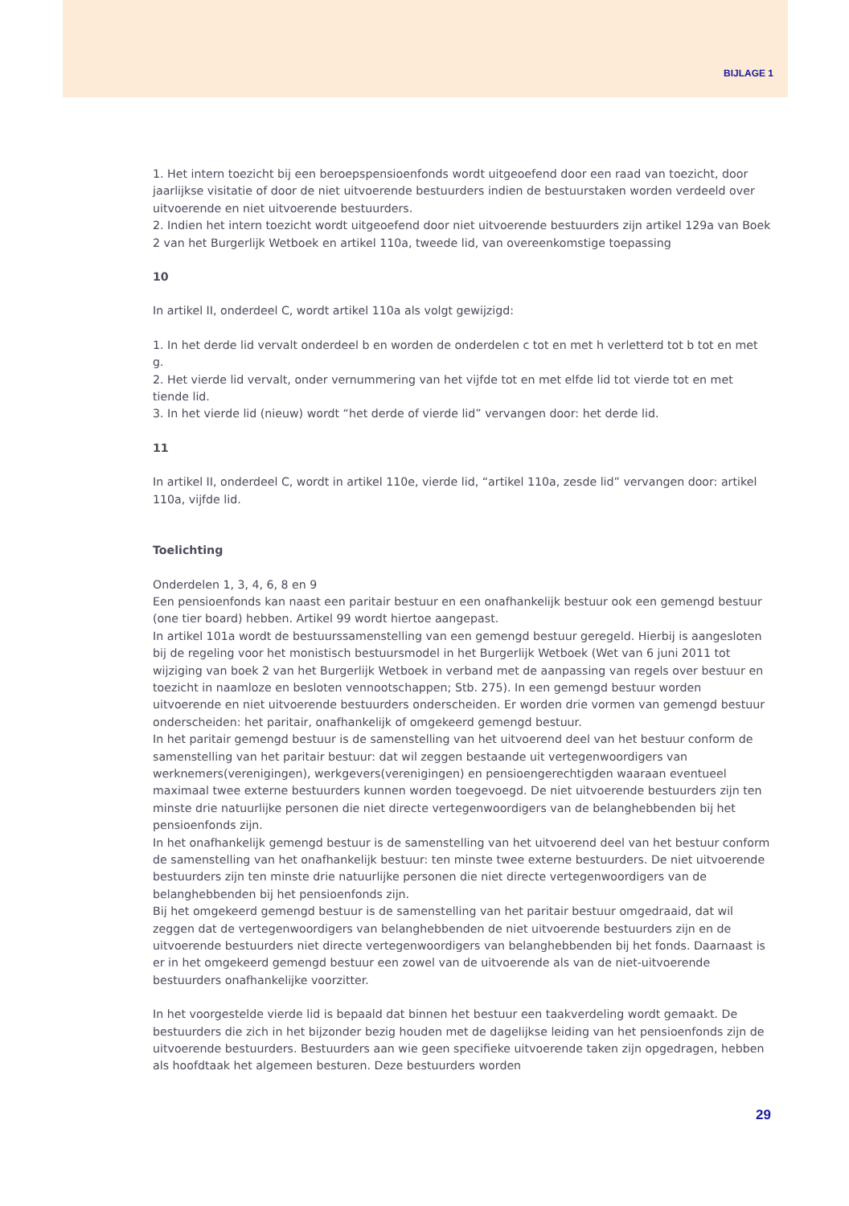BIJLAGE 1
1. Het intern toezicht bij een beroepspensioenfonds wordt uitgeoefend door een raad van toezicht, door jaarlijkse visitatie of door de niet uitvoerende bestuurders indien de bestuurstaken worden verdeeld over uitvoerende en niet uitvoerende bestuurders.
2. Indien het intern toezicht wordt uitgeoefend door niet uitvoerende bestuurders zijn artikel 129a van Boek 2 van het Burgerlijk Wetboek en artikel 110a, tweede lid, van overeenkomstige toepassing
10
In artikel II, onderdeel C, wordt artikel 110a als volgt gewijzigd:
1. In het derde lid vervalt onderdeel b en worden de onderdelen c tot en met h verletterd tot b tot en met g.
2. Het vierde lid vervalt, onder vernummering van het vijfde tot en met elfde lid tot vierde tot en met tiende lid.
3. In het vierde lid (nieuw) wordt “het derde of vierde lid” vervangen door: het derde lid.
11
In artikel II, onderdeel C, wordt in artikel 110e, vierde lid, “artikel 110a, zesde lid” vervangen door: artikel 110a, vijfde lid.
Toelichting
Onderdelen 1, 3, 4, 6, 8 en 9
Een pensioenfonds kan naast een paritair bestuur en een onafhankelijk bestuur ook een gemengd bestuur (one tier board) hebben. Artikel 99 wordt hiertoe aangepast.
In artikel 101a wordt de bestuurssamenstelling van een gemengd bestuur geregeld. Hierbij is aangesloten bij de regeling voor het monistisch bestuursmodel in het Burgerlijk Wetboek (Wet van 6 juni 2011 tot wijziging van boek 2 van het Burgerlijk Wetboek in verband met de aanpassing van regels over bestuur en toezicht in naamloze en besloten vennootschappen; Stb. 275). In een gemengd bestuur worden uitvoerende en niet uitvoerende bestuurders onderscheiden. Er worden drie vormen van gemengd bestuur onderscheiden: het paritair, onafhankelijk of omgekeerd gemengd bestuur.
In het paritair gemengd bestuur is de samenstelling van het uitvoerend deel van het bestuur conform de samenstelling van het paritair bestuur: dat wil zeggen bestaande uit vertegenwoordigers van werknemers(verenigingen), werkgevers(verenigingen) en pensioengerechtigden waaraan eventueel maximaal twee externe bestuurders kunnen worden toegevoegd. De niet uitvoerende bestuurders zijn ten minste drie natuurlijke personen die niet directe vertegenwoordigers van de belanghebbenden bij het pensioenfonds zijn.
In het onafhankelijk gemengd bestuur is de samenstelling van het uitvoerend deel van het bestuur conform de samenstelling van het onafhankelijk bestuur: ten minste twee externe bestuurders. De niet uitvoerende bestuurders zijn ten minste drie natuurlijke personen die niet directe vertegenwoordigers van de belanghebbenden bij het pensioenfonds zijn.
Bij het omgekeerd gemengd bestuur is de samenstelling van het paritair bestuur omgedraaid, dat wil zeggen dat de vertegenwoordigers van belanghebbenden de niet uitvoerende bestuurders zijn en de uitvoerende bestuurders niet directe vertegenwoordigers van belanghebbenden bij het fonds. Daarnaast is er in het omgekeerd gemengd bestuur een zowel van de uitvoerende als van de niet-uitvoerende bestuurders onafhankelijke voorzitter.
In het voorgestelde vierde lid is bepaald dat binnen het bestuur een taakverdeling wordt gemaakt. De bestuurders die zich in het bijzonder bezig houden met de dagelijkse leiding van het pensioenfonds zijn de uitvoerende bestuurders. Bestuurders aan wie geen specifieke uitvoerende taken zijn opgedragen, hebben als hoofdtaak het algemeen besturen. Deze bestuurders worden
29